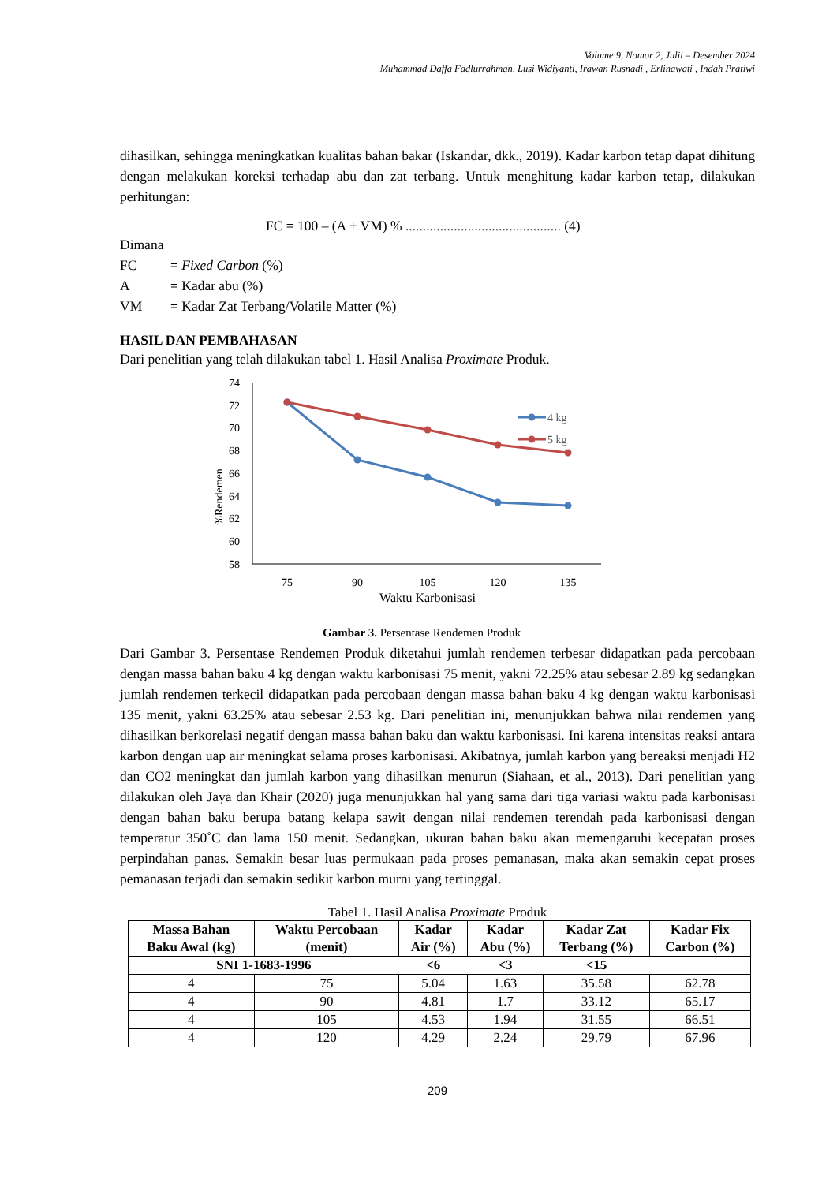Volume 9, Nomor 2, Julii – Desember 2024
Muhammad Daffa Fadlurrahman, Lusi Widiyanti, Irawan Rusnadi , Erlinawati , Indah Pratiwi
dihasilkan, sehingga meningkatkan kualitas bahan bakar (Iskandar, dkk., 2019). Kadar karbon tetap dapat dihitung dengan melakukan koreksi terhadap abu dan zat terbang. Untuk menghitung kadar karbon tetap, dilakukan perhitungan:
FC = 100 – (A + VM) % ............................................. (4)
Dimana
FC = Fixed Carbon (%)
A = Kadar abu (%)
VM = Kadar Zat Terbang/Volatile Matter (%)
HASIL DAN PEMBAHASAN
Dari penelitian yang telah dilakukan tabel 1. Hasil Analisa Proximate Produk.
%Rendemen
74
72
70
68
66
64
62
60
58
75
90
105
120
135
Waktu Karbonisasi
4 kg
5 kg
Gambar 3. Persentase Rendemen Produk
Dari Gambar 3. Persentase Rendemen Produk diketahui jumlah rendemen terbesar didapatkan pada percobaan dengan massa bahan baku 4 kg dengan waktu karbonisasi 75 menit, yakni 72.25% atau sebesar 2.89 kg sedangkan jumlah rendemen terkecil didapatkan pada percobaan dengan massa bahan baku 4 kg dengan waktu karbonisasi 135 menit, yakni 63.25% atau sebesar 2.53 kg. Dari penelitian ini, menunjukkan bahwa nilai rendemen yang dihasilkan berkorelasi negatif dengan massa bahan baku dan waktu karbonisasi. Ini karena intensitas reaksi antara karbon dengan uap air meningkat selama proses karbonisasi. Akibatnya, jumlah karbon yang bereaksi menjadi H2 dan CO2 meningkat dan jumlah karbon yang dihasilkan menurun (Siahaan, et al., 2013). Dari penelitian yang dilakukan oleh Jaya dan Khair (2020) juga menunjukkan hal yang sama dari tiga variasi waktu pada karbonisasi dengan bahan baku berupa batang kelapa sawit dengan nilai rendemen terendah pada karbonisasi dengan temperatur 350˚C dan lama 150 menit. Sedangkan, ukuran bahan baku akan memengaruhi kecepatan proses perpindahan panas. Semakin besar luas permukaan pada proses pemanasan, maka akan semakin cepat proses pemanasan terjadi dan semakin sedikit karbon murni yang tertinggal.
Tabel 1. Hasil Analisa Proximate Produk
| Massa Bahan Baku Awal (kg) | Waktu Percobaan (menit) | Kadar Air (%) | Kadar Abu (%) | Kadar Zat Terbang (%) | Kadar Fix Carbon (%) |
| --- | --- | --- | --- | --- | --- |
| SNI 1-1683-1996 | | <6 | <3 | <15 | |
| 4 | 75 | 5.04 | 1.63 | 35.58 | 62.78 |
| 4 | 90 | 4.81 | 1.7 | 33.12 | 65.17 |
| 4 | 105 | 4.53 | 1.94 | 31.55 | 66.51 |
| 4 | 120 | 4.29 | 2.24 | 29.79 | 67.96 |
209